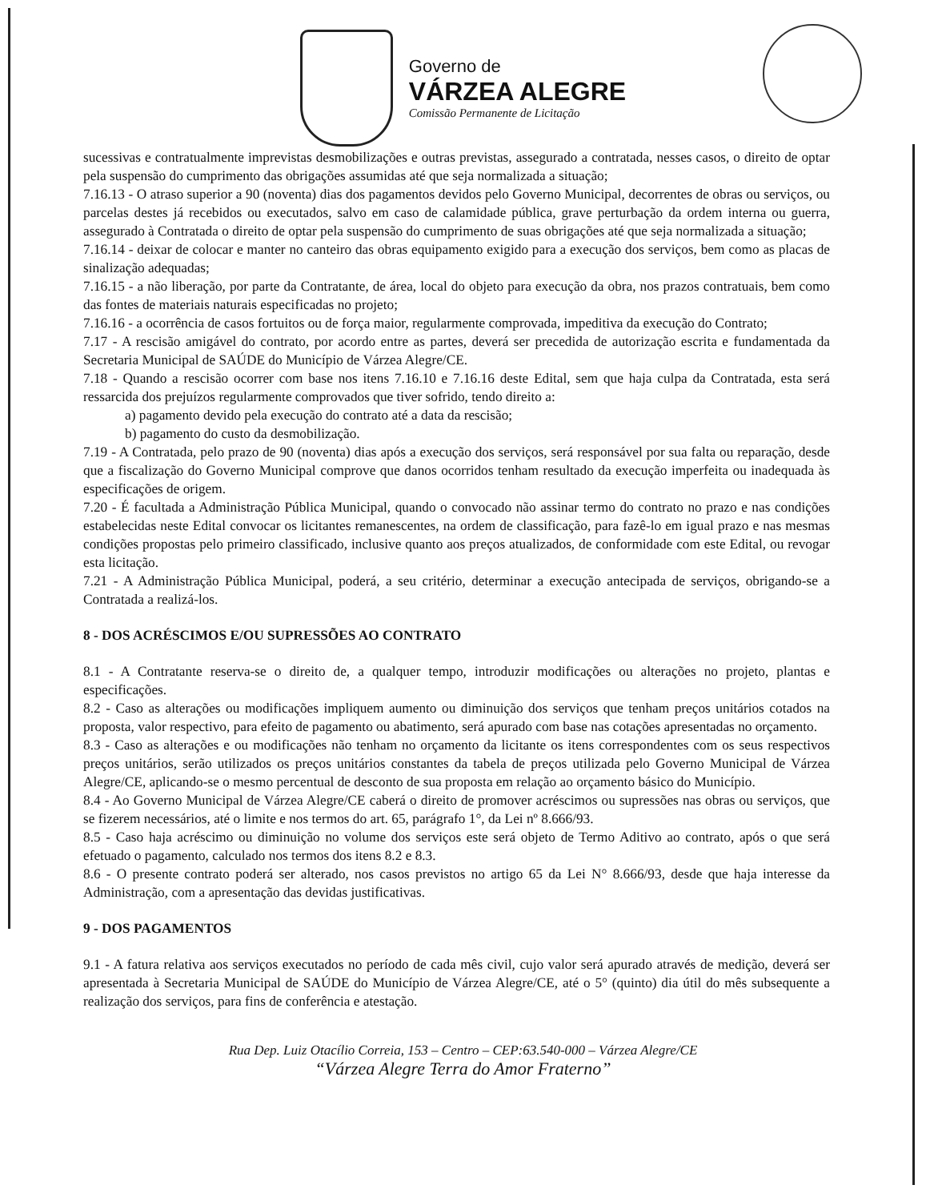Governo de
VÁRZEA ALEGRE
Comissão Permanente de Licitação
sucessivas e contratualmente imprevistas desmobilizações e outras previstas, assegurado a contratada, nesses casos, o direito de optar pela suspensão do cumprimento das obrigações assumidas até que seja normalizada a situação;
7.16.13 - O atraso superior a 90 (noventa) dias dos pagamentos devidos pelo Governo Municipal, decorrentes de obras ou serviços, ou parcelas destes já recebidos ou executados, salvo em caso de calamidade pública, grave perturbação da ordem interna ou guerra, assegurado à Contratada o direito de optar pela suspensão do cumprimento de suas obrigações até que seja normalizada a situação;
7.16.14 - deixar de colocar e manter no canteiro das obras equipamento exigido para a execução dos serviços, bem como as placas de sinalização adequadas;
7.16.15 - a não liberação, por parte da Contratante, de área, local do objeto para execução da obra, nos prazos contratuais, bem como das fontes de materiais naturais especificadas no projeto;
7.16.16 - a ocorrência de casos fortuitos ou de força maior, regularmente comprovada, impeditiva da execução do Contrato;
7.17 - A rescisão amigável do contrato, por acordo entre as partes, deverá ser precedida de autorização escrita e fundamentada da Secretaria Municipal de SAÚDE do Município de Várzea Alegre/CE.
7.18 - Quando a rescisão ocorrer com base nos itens 7.16.10 e 7.16.16 deste Edital, sem que haja culpa da Contratada, esta será ressarcida dos prejuízos regularmente comprovados que tiver sofrido, tendo direito a:
a) pagamento devido pela execução do contrato até a data da rescisão;
b) pagamento do custo da desmobilização.
7.19 - A Contratada, pelo prazo de 90 (noventa) dias após a execução dos serviços, será responsável por sua falta ou reparação, desde que a fiscalização do Governo Municipal comprove que danos ocorridos tenham resultado da execução imperfeita ou inadequada às especificações de origem.
7.20 - É facultada a Administração Pública Municipal, quando o convocado não assinar termo do contrato no prazo e nas condições estabelecidas neste Edital convocar os licitantes remanescentes, na ordem de classificação, para fazê-lo em igual prazo e nas mesmas condições propostas pelo primeiro classificado, inclusive quanto aos preços atualizados, de conformidade com este Edital, ou revogar esta licitação.
7.21 - A Administração Pública Municipal, poderá, a seu critério, determinar a execução antecipada de serviços, obrigando-se a Contratada a realizá-los.
8 - DOS ACRÉSCIMOS E/OU SUPRESSÕES AO CONTRATO
8.1 - A Contratante reserva-se o direito de, a qualquer tempo, introduzir modificações ou alterações no projeto, plantas e especificações.
8.2 - Caso as alterações ou modificações impliquem aumento ou diminuição dos serviços que tenham preços unitários cotados na proposta, valor respectivo, para efeito de pagamento ou abatimento, será apurado com base nas cotações apresentadas no orçamento.
8.3 - Caso as alterações e ou modificações não tenham no orçamento da licitante os itens correspondentes com os seus respectivos preços unitários, serão utilizados os preços unitários constantes da tabela de preços utilizada pelo Governo Municipal de Várzea Alegre/CE, aplicando-se o mesmo percentual de desconto de sua proposta em relação ao orçamento básico do Município.
8.4 - Ao Governo Municipal de Várzea Alegre/CE caberá o direito de promover acréscimos ou supressões nas obras ou serviços, que se fizerem necessários, até o limite e nos termos do art. 65, parágrafo 1°, da Lei nº 8.666/93.
8.5 - Caso haja acréscimo ou diminuição no volume dos serviços este será objeto de Termo Aditivo ao contrato, após o que será efetuado o pagamento, calculado nos termos dos itens 8.2 e 8.3.
8.6 - O presente contrato poderá ser alterado, nos casos previstos no artigo 65 da Lei N° 8.666/93, desde que haja interesse da Administração, com a apresentação das devidas justificativas.
9 - DOS PAGAMENTOS
9.1 - A fatura relativa aos serviços executados no período de cada mês civil, cujo valor será apurado através de medição, deverá ser apresentada à Secretaria Municipal de SAÚDE do Município de Várzea Alegre/CE, até o 5° (quinto) dia útil do mês subsequente a realização dos serviços, para fins de conferência e atestação.
Rua Dep. Luiz Otacílio Correia, 153 – Centro – CEP:63.540-000 – Várzea Alegre/CE
“Várzea Alegre Terra do Amor Fraterno”